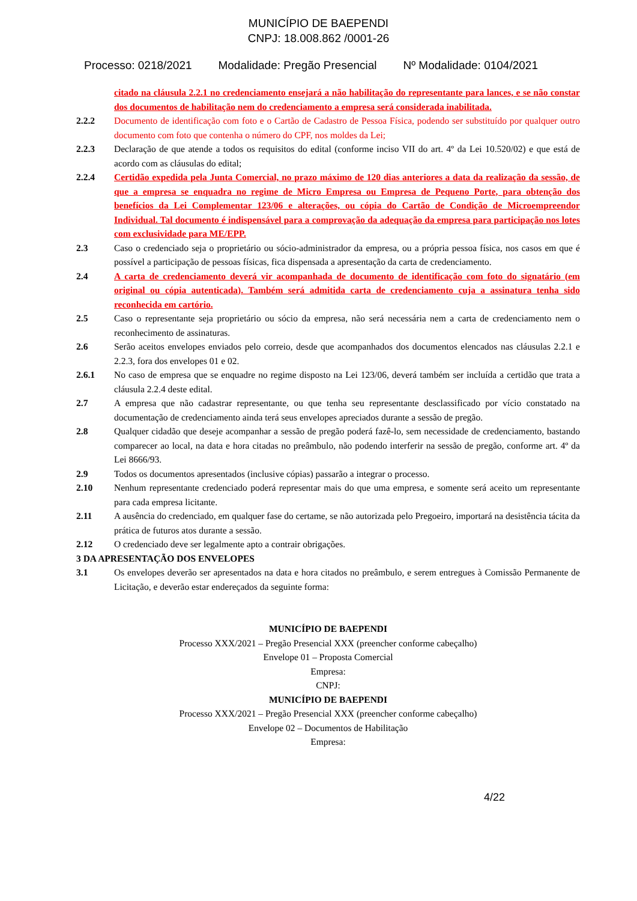MUNICÍPIO DE BAEPENDI
CNPJ: 18.008.862 /0001-26
Processo: 0218/2021 Modalidade: Pregão Presencial Nº Modalidade: 0104/2021
citado na cláusula 2.2.1 no credenciamento ensejará a não habilitação do representante para lances, e se não constar dos documentos de habilitação nem do credenciamento a empresa será considerada inabilitada.
2.2.2 Documento de identificação com foto e o Cartão de Cadastro de Pessoa Física, podendo ser substituído por qualquer outro documento com foto que contenha o número do CPF, nos moldes da Lei;
2.2.3 Declaração de que atende a todos os requisitos do edital (conforme inciso VII do art. 4º da Lei 10.520/02) e que está de acordo com as cláusulas do edital;
2.2.4 Certidão expedida pela Junta Comercial, no prazo máximo de 120 dias anteriores a data da realização da sessão, de que a empresa se enquadra no regime de Micro Empresa ou Empresa de Pequeno Porte, para obtenção dos benefícios da Lei Complementar 123/06 e alterações, ou cópia do Cartão de Condição de Microempreendor Individual. Tal documento é indispensável para a comprovação da adequação da empresa para participação nos lotes com exclusividade para ME/EPP.
2.3 Caso o credenciado seja o proprietário ou sócio-administrador da empresa, ou a própria pessoa física, nos casos em que é possível a participação de pessoas físicas, fica dispensada a apresentação da carta de credenciamento.
2.4 A carta de credenciamento deverá vir acompanhada de documento de identificação com foto do signatário (em original ou cópia autenticada). Também será admitida carta de credenciamento cuja a assinatura tenha sido reconhecida em cartório.
2.5 Caso o representante seja proprietário ou sócio da empresa, não será necessária nem a carta de credenciamento nem o reconhecimento de assinaturas.
2.6 Serão aceitos envelopes enviados pelo correio, desde que acompanhados dos documentos elencados nas cláusulas 2.2.1 e 2.2.3, fora dos envelopes 01 e 02.
2.6.1 No caso de empresa que se enquadre no regime disposto na Lei 123/06, deverá também ser incluída a certidão que trata a cláusula 2.2.4 deste edital.
2.7 A empresa que não cadastrar representante, ou que tenha seu representante desclassificado por vício constatado na documentação de credenciamento ainda terá seus envelopes apreciados durante a sessão de pregão.
2.8 Qualquer cidadão que deseje acompanhar a sessão de pregão poderá fazê-lo, sem necessidade de credenciamento, bastando comparecer ao local, na data e hora citadas no preâmbulo, não podendo interferir na sessão de pregão, conforme art. 4º da Lei 8666/93.
2.9 Todos os documentos apresentados (inclusive cópias) passarão a integrar o processo.
2.10 Nenhum representante credenciado poderá representar mais do que uma empresa, e somente será aceito um representante para cada empresa licitante.
2.11 A ausência do credenciado, em qualquer fase do certame, se não autorizada pelo Pregoeiro, importará na desistência tácita da prática de futuros atos durante a sessão.
2.12 O credenciado deve ser legalmente apto a contrair obrigações.
3 DA APRESENTAÇÃO DOS ENVELOPES
3.1 Os envelopes deverão ser apresentados na data e hora citados no preâmbulo, e serem entregues à Comissão Permanente de Licitação, e deverão estar endereçados da seguinte forma:
MUNICÍPIO DE BAEPENDI
Processo XXX/2021 – Pregão Presencial XXX (preencher conforme cabeçalho)
Envelope 01 – Proposta Comercial
Empresa:
CNPJ:
MUNICÍPIO DE BAEPENDI
Processo XXX/2021 – Pregão Presencial XXX (preencher conforme cabeçalho)
Envelope 02 – Documentos de Habilitação
Empresa:
4/22